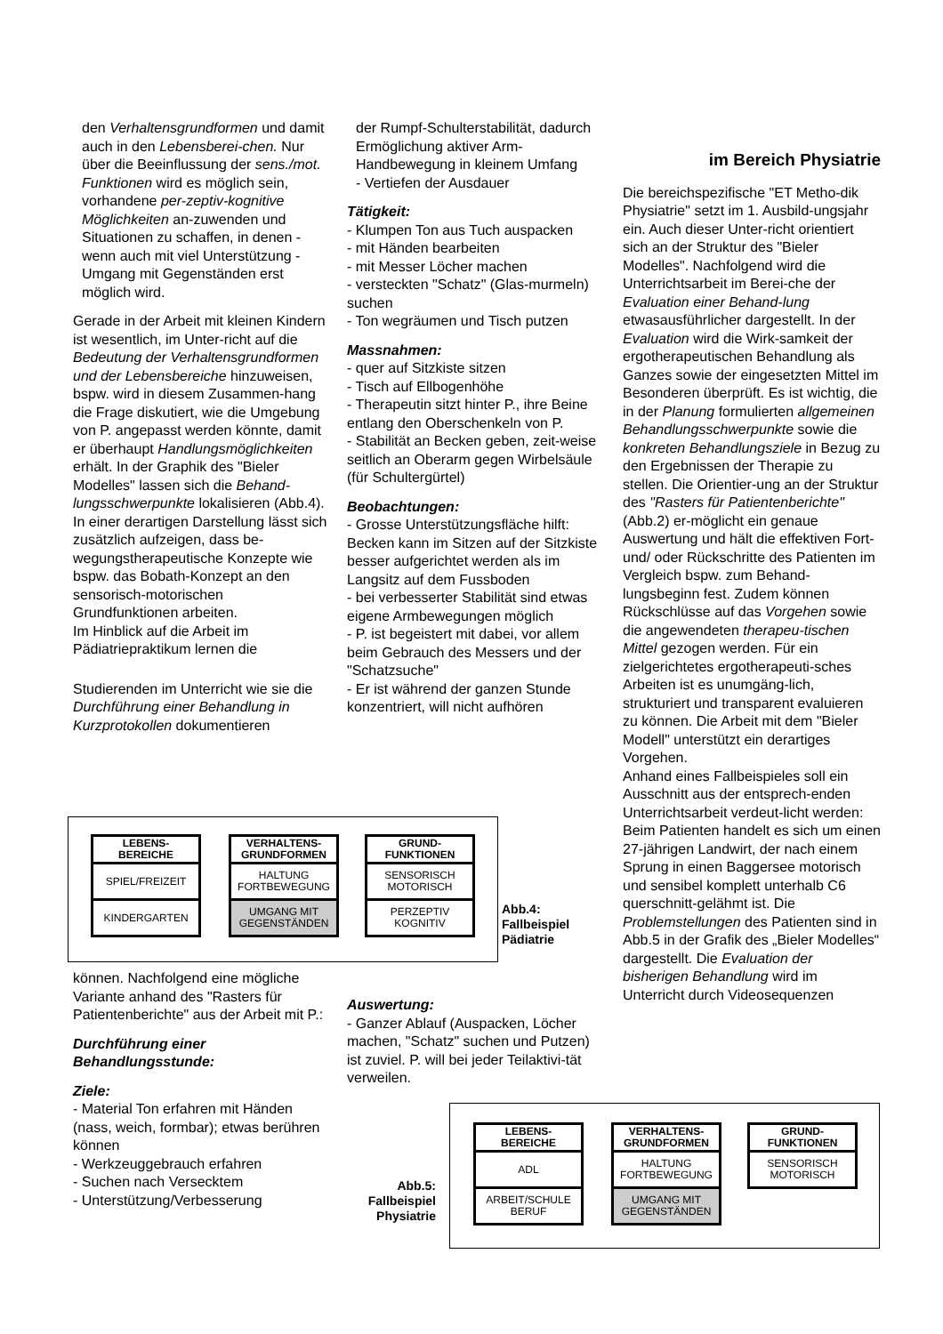den Verhaltensgrundformen und damit auch in den Lebensberei-chen. Nur über die Beeinflussung der sens./mot. Funktionen wird es möglich sein, vorhandene per-zeptiv-kognitive Möglichkeiten an-zuwenden und Situationen zu schaffen, in denen - wenn auch mit viel Unterstützung - Umgang mit Gegenständen erst möglich wird.
Gerade in der Arbeit mit kleinen Kindern ist wesentlich, im Unter-richt auf die Bedeutung der Verhaltensgrundformen und der Lebensbereiche hinzuweisen, bspw. wird in diesem Zusammen-hang die Frage diskutiert, wie die Umgebung von P. angepasst werden könnte, damit er überhaupt Handlungsmöglichkeiten erhält. In der Graphik des "Bieler Modelles" lassen sich die Behand-lungsschwerpunkte lokalisieren (Abb.4).
In einer derartigen Darstellung lässt sich zusätzlich aufzeigen, dass be-wegungstherapeutische Konzepte wie bspw. das Bobath-Konzept an den sensorisch-motorischen Grundfunktionen arbeiten.
Im Hinblick auf die Arbeit im Pädiatriepraktikum lernen die
Studierenden im Unterricht wie sie die Durchführung einer Behandlung in Kurzprotokollen dokumentieren
der Rumpf-Schulterstabilität, dadurch Ermöglichung aktiver Arm-Handbewegung in kleinem Umfang
- Vertiefen der Ausdauer
Tätigkeit:
- Klumpen Ton aus Tuch auspacken
- mit Händen bearbeiten
- mit Messer Löcher machen
- versteckten "Schatz" (Glas-murmeln) suchen
- Ton wegräumen und Tisch putzen
Massnahmen:
- quer auf Sitzkiste sitzen
- Tisch auf Ellbogenhöhe
- Therapeutin sitzt hinter P., ihre Beine entlang den Oberschenkeln von P.
- Stabilität an Becken geben, zeit-weise seitlich an Oberarm gegen Wirbelsäule (für Schultergürtel)
Beobachtungen:
- Grosse Unterstützungsfläche hilft: Becken kann im Sitzen auf der Sitzkiste besser aufgerichtet werden als im Langsitz auf dem Fussboden
- bei verbesserter Stabilität sind etwas eigene Armbewegungen möglich
- P. ist begeistert mit dabei, vor allem beim Gebrauch des Messers und der "Schatzsuche"
- Er ist während der ganzen Stunde konzentriert, will nicht aufhören
im Bereich Physiatrie
Die bereichspezifische "ET Metho-dik Physiatrie" setzt im 1. Ausbild-ungsjahr ein. Auch dieser Unter-richt orientiert sich an der Struktur des "Bieler Modelles". Nachfolgend wird die Unterrichtsarbeit im Berei-che der Evaluation einer Behand-lung etwasausführlicher dargestellt. In der Evaluation wird die Wirk-samkeit der ergotherapeutischen Behandlung als Ganzes sowie der eingesetzten Mittel im Besonderen überprüft. Es ist wichtig, die in der Planung formulierten allgemeinen Behandlungsschwerpunkte sowie die konkreten Behandlungsziele in Bezug zu den Ergebnissen der Therapie zu stellen. Die Orientier-ung an der Struktur des "Rasters für Patientenberichte" (Abb.2) er-möglicht ein genaue Auswertung und hält die effektiven Fort- und/ oder Rückschritte des Patienten im Vergleich bspw. zum Behand-lungsbeginn fest. Zudem können Rückschlüsse auf das Vorgehen sowie die angewendeten therapeu-tischen Mittel gezogen werden. Für ein zielgerichtetes ergotherapeuti-sches Arbeiten ist es unumgäng-lich, strukturiert und transparent evaluieren zu können. Die Arbeit mit dem "Bieler Modell" unterstützt ein derartiges Vorgehen.
Anhand eines Fallbeispieles soll ein Ausschnitt aus der entsprech-enden Unterrichtsarbeit verdeut-licht werden:
Beim Patienten handelt es sich um einen 27-jährigen Landwirt, der nach einem Sprung in einen Baggersee motorisch und sensibel komplett unterhalb C6 querschnitt-gelähmt ist. Die Problemstellungen des Patienten sind in Abb.5 in der Grafik des „Bieler Modelles“ dargestellt. Die Evaluation der bisherigen Behandlung wird im Unterricht durch Videosequenzen
LEBENS-
BEREICHE
SPIEL/FREIZEIT
KINDERGARTEN
VERHALTENS-
GRUNDFORMEN
HALTUNG
FORTBEWEGUNG
UMGANG MIT
GEGENSTÄNDEN
GRUND-
FUNKTIONEN
SENSORISCH
MOTORISCH
PERZEPTIV
KOGNITIV
Abb.4:
Fallbeispiel
Pädiatrie
können. Nachfolgend eine mögliche Variante anhand des "Rasters für Patientenberichte" aus der Arbeit mit P.:
Durchführung einer Behandlungsstunde:
Ziele:
- Material Ton erfahren mit Händen (nass, weich, formbar); etwas berühren können
- Werkzeuggebrauch erfahren
- Suchen nach Versecktem
- Unterstützung/Verbesserung
Auswertung:
- Ganzer Ablauf (Auspacken, Löcher machen, "Schatz" suchen und Putzen) ist zuviel. P. will bei jeder Teilaktivi-tät verweilen.
Abb.5:
Fallbeispiel
Physiatrie
LEBENS-
BEREICHE
ADL
ARBEIT/SCHULE
BERUF
VERHALTENS-
GRUNDFORMEN
HALTUNG
FORTBEWEGUNG
UMGANG MIT
GEGENSTÄNDEN
GRUND-
FUNKTIONEN
SENSORISCH
MOTORISCH